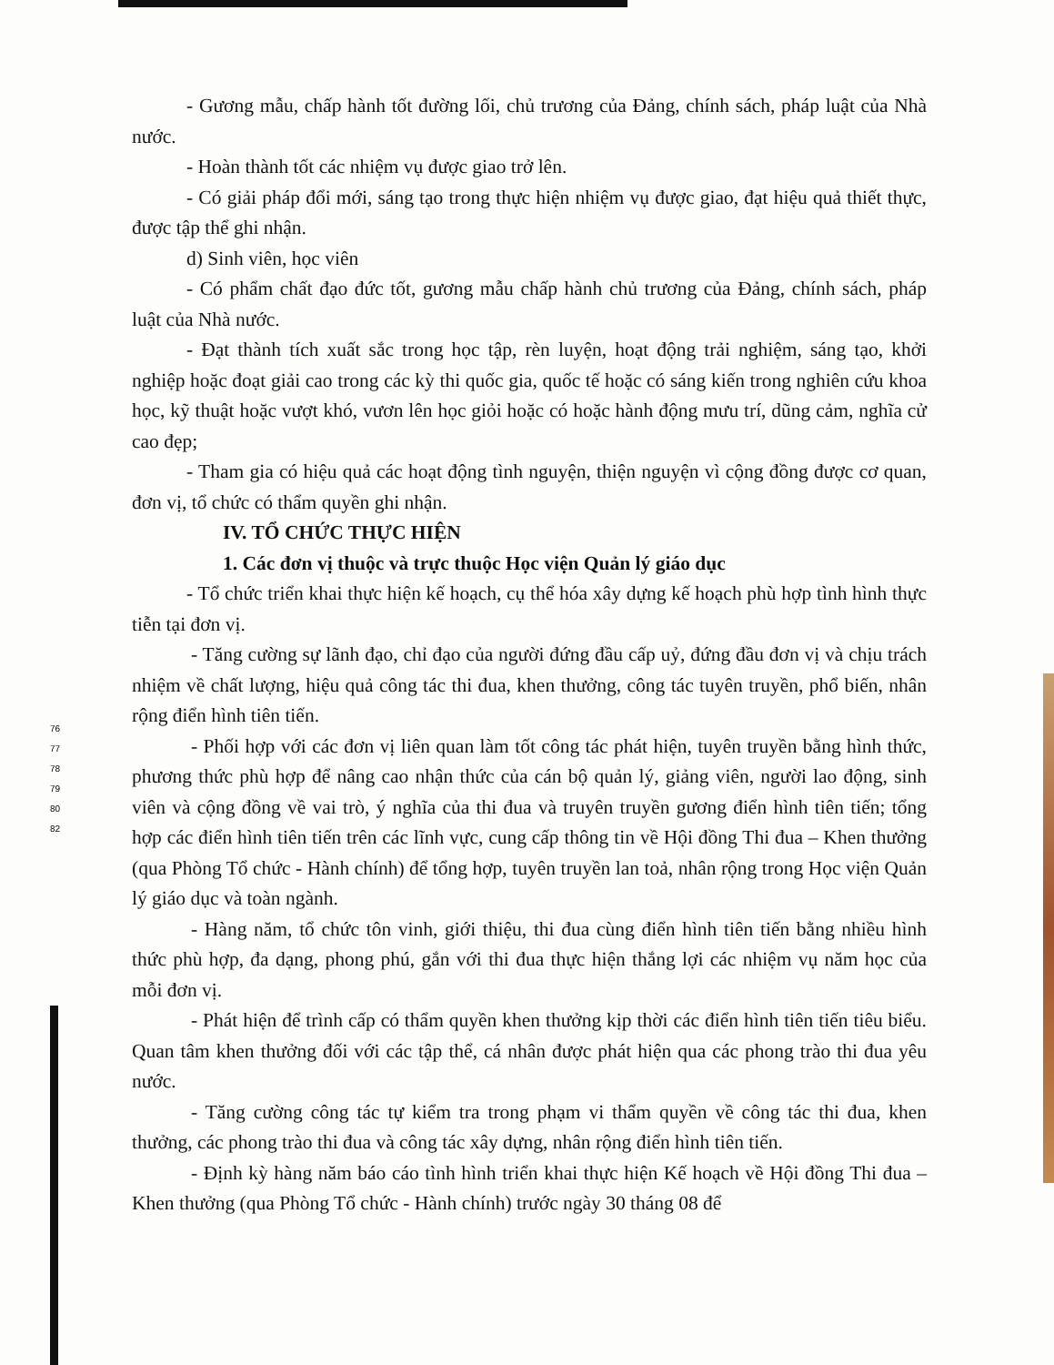76
77
78
79
80
82
- Gương mẫu, chấp hành tốt đường lối, chủ trương của Đảng, chính sách, pháp luật của Nhà nước.
- Hoàn thành tốt các nhiệm vụ được giao trở lên.
- Có giải pháp đổi mới, sáng tạo trong thực hiện nhiệm vụ được giao, đạt hiệu quả thiết thực, được tập thể ghi nhận.
d) Sinh viên, học viên
- Có phẩm chất đạo đức tốt, gương mẫu chấp hành chủ trương của Đảng, chính sách, pháp luật của Nhà nước.
- Đạt thành tích xuất sắc trong học tập, rèn luyện, hoạt động trải nghiệm, sáng tạo, khởi nghiệp hoặc đoạt giải cao trong các kỳ thi quốc gia, quốc tế hoặc có sáng kiến trong nghiên cứu khoa học, kỹ thuật hoặc vượt khó, vươn lên học giỏi hoặc có hoặc hành động mưu trí, dũng cảm, nghĩa cử cao đẹp;
- Tham gia có hiệu quả các hoạt động tình nguyện, thiện nguyện vì cộng đồng được cơ quan, đơn vị, tổ chức có thẩm quyền ghi nhận.
IV. TỔ CHỨC THỰC HIỆN
1. Các đơn vị thuộc và trực thuộc Học viện Quản lý giáo dục
- Tổ chức triển khai thực hiện kế hoạch, cụ thể hóa xây dựng kế hoạch phù hợp tình hình thực tiễn tại đơn vị.
- Tăng cường sự lãnh đạo, chỉ đạo của người đứng đầu cấp uỷ, đứng đầu đơn vị và chịu trách nhiệm về chất lượng, hiệu quả công tác thi đua, khen thưởng, công tác tuyên truyền, phổ biến, nhân rộng điển hình tiên tiến.
- Phối hợp với các đơn vị liên quan làm tốt công tác phát hiện, tuyên truyền bằng hình thức, phương thức phù hợp để nâng cao nhận thức của cán bộ quản lý, giảng viên, người lao động, sinh viên và cộng đồng về vai trò, ý nghĩa của thi đua và truyên truyền gương điển hình tiên tiến; tổng hợp các điển hình tiên tiến trên các lĩnh vực, cung cấp thông tin về Hội đồng Thi đua – Khen thưởng (qua Phòng Tổ chức - Hành chính) để tổng hợp, tuyên truyền lan toả, nhân rộng trong Học viện Quản lý giáo dục và toàn ngành.
- Hàng năm, tổ chức tôn vinh, giới thiệu, thi đua cùng điển hình tiên tiến bằng nhiều hình thức phù hợp, đa dạng, phong phú, gắn với thi đua thực hiện thắng lợi các nhiệm vụ năm học của mỗi đơn vị.
- Phát hiện để trình cấp có thẩm quyền khen thưởng kịp thời các điển hình tiên tiến tiêu biểu. Quan tâm khen thưởng đối với các tập thể, cá nhân được phát hiện qua các phong trào thi đua yêu nước.
- Tăng cường công tác tự kiểm tra trong phạm vi thẩm quyền về công tác thi đua, khen thưởng, các phong trào thi đua và công tác xây dựng, nhân rộng điển hình tiên tiến.
- Định kỳ hàng năm báo cáo tình hình triển khai thực hiện Kế hoạch về Hội đồng Thi đua – Khen thưởng (qua Phòng Tổ chức - Hành chính) trước ngày 30 tháng 08 để